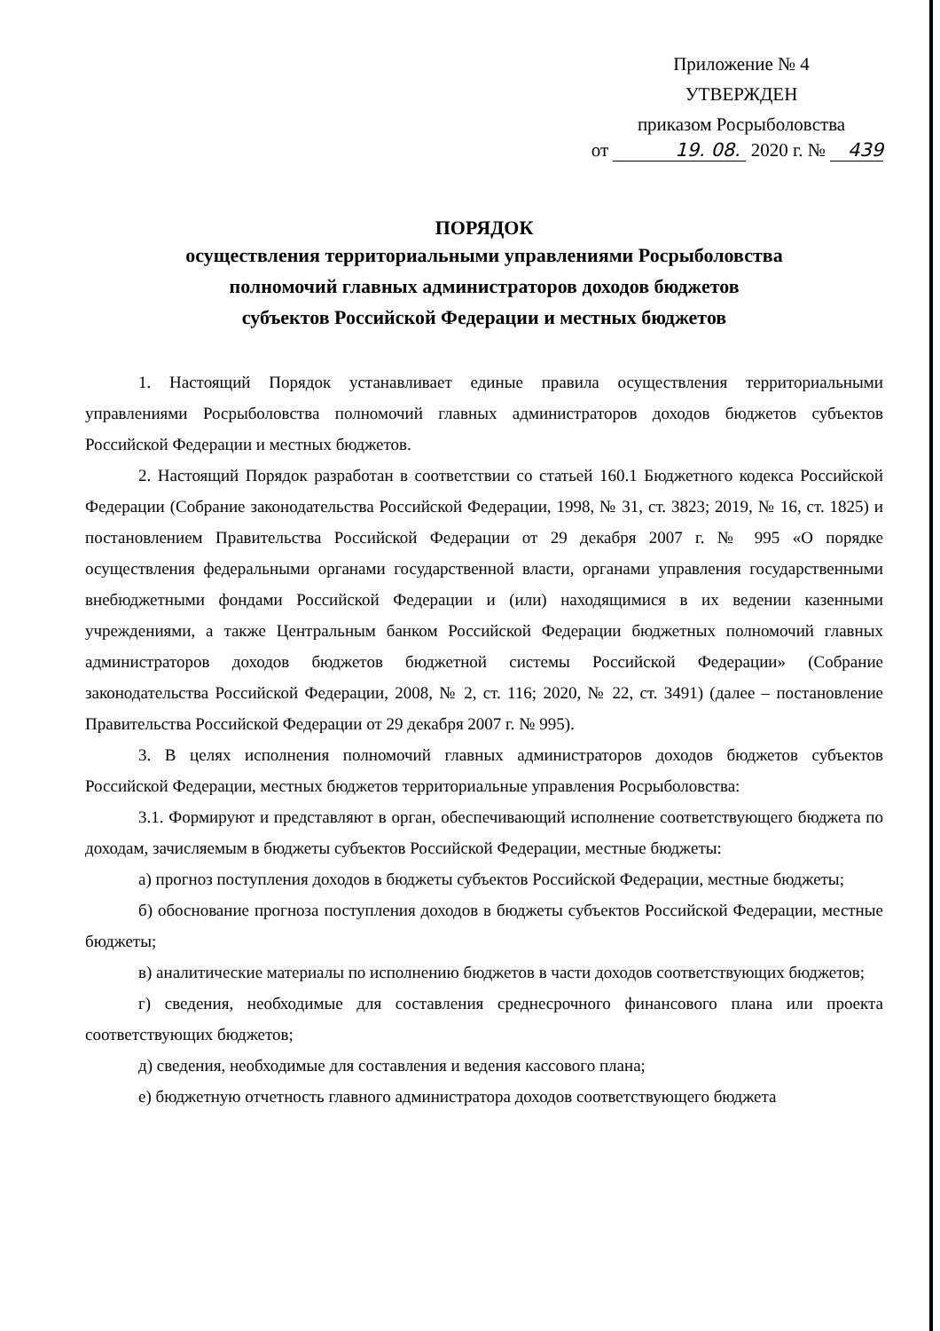Приложение № 4
УТВЕРЖДЕН
приказом Росрыболовства
от 19. 08. 2020 г. № 439
ПОРЯДОК
осуществления территориальными управлениями Росрыболовства
полномочий главных администраторов доходов бюджетов
субъектов Российской Федерации и местных бюджетов
1. Настоящий Порядок устанавливает единые правила осуществления территориальными управлениями Росрыболовства полномочий главных администраторов доходов бюджетов субъектов Российской Федерации и местных бюджетов.
2. Настоящий Порядок разработан в соответствии со статьей 160.1 Бюджетного кодекса Российской Федерации (Собрание законодательства Российской Федерации, 1998, № 31, ст. 3823; 2019, № 16, ст. 1825) и постановлением Правительства Российской Федерации от 29 декабря 2007 г. № 995 «О порядке осуществления федеральными органами государственной власти, органами управления государственными внебюджетными фондами Российской Федерации и (или) находящимися в их ведении казенными учреждениями, а также Центральным банком Российской Федерации бюджетных полномочий главных администраторов доходов бюджетов бюджетной системы Российской Федерации» (Собрание законодательства Российской Федерации, 2008, № 2, ст. 116; 2020, № 22, ст. 3491) (далее – постановление Правительства Российской Федерации от 29 декабря 2007 г. № 995).
3. В целях исполнения полномочий главных администраторов доходов бюджетов субъектов Российской Федерации, местных бюджетов территориальные управления Росрыболовства:
3.1. Формируют и представляют в орган, обеспечивающий исполнение соответствующего бюджета по доходам, зачисляемым в бюджеты субъектов Российской Федерации, местные бюджеты:
а) прогноз поступления доходов в бюджеты субъектов Российской Федерации, местные бюджеты;
б) обоснование прогноза поступления доходов в бюджеты субъектов Российской Федерации, местные бюджеты;
в) аналитические материалы по исполнению бюджетов в части доходов соответствующих бюджетов;
г) сведения, необходимые для составления среднесрочного финансового плана или проекта соответствующих бюджетов;
д) сведения, необходимые для составления и ведения кассового плана;
е) бюджетную отчетность главного администратора доходов соответствующего бюджета